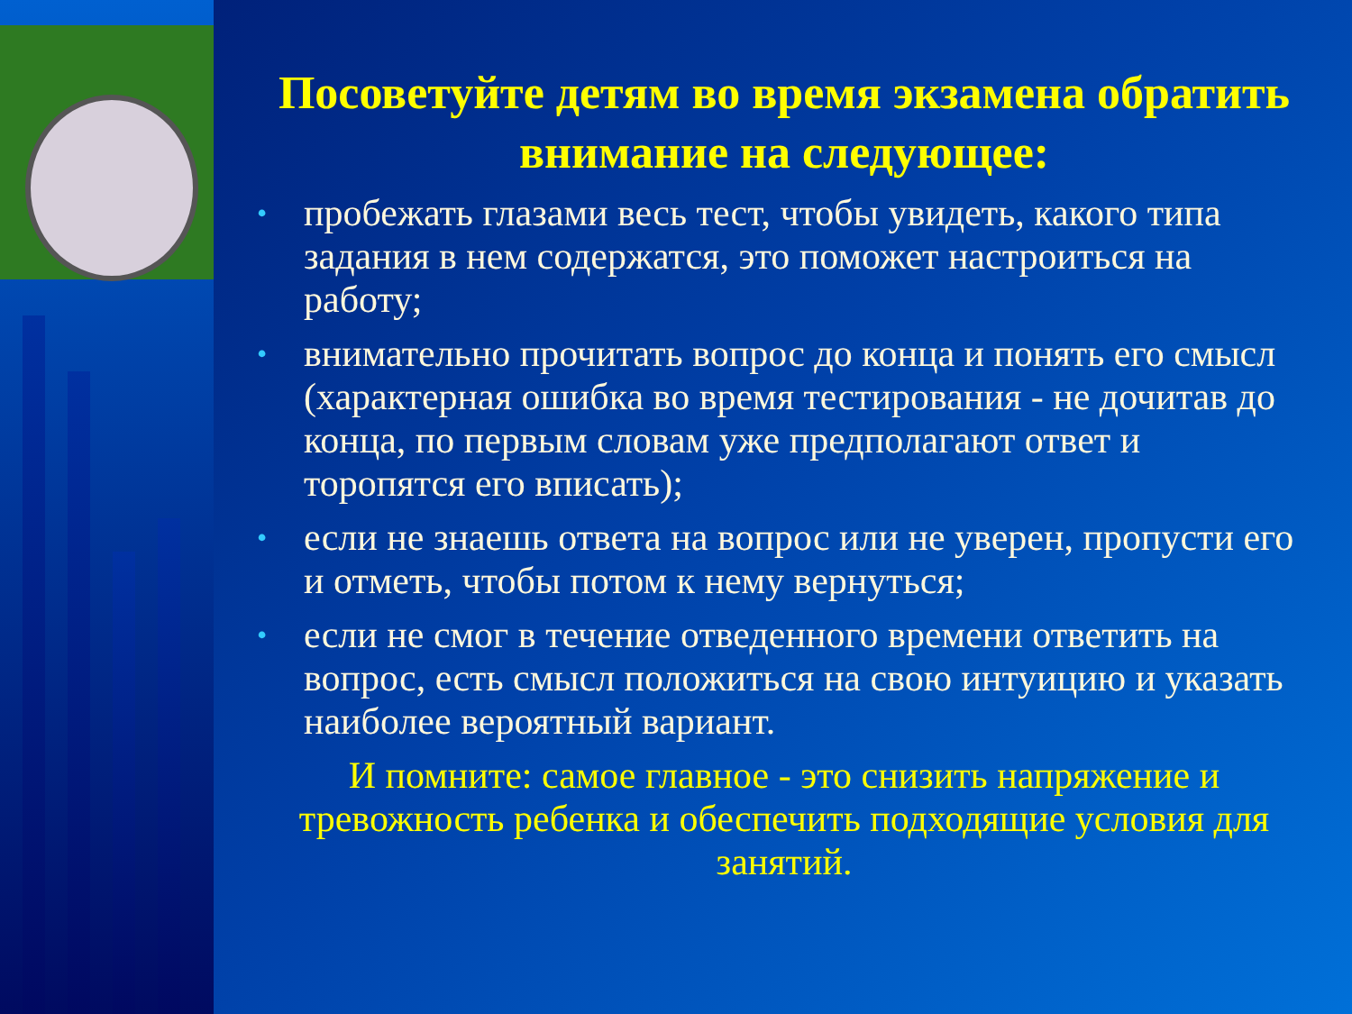Посоветуйте детям во время экзамена обратить внимание на следующее:
• пробежать глазами весь тест, чтобы увидеть, какого типа задания в нем содержатся, это поможет настроиться на работу;
• внимательно прочитать вопрос до конца и понять его смысл (характерная ошибка во время тестирования - не дочитав до конца, по первым словам уже предполагают ответ и торопятся его вписать);
• если не знаешь ответа на вопрос или не уверен, пропусти его и отметь, чтобы потом к нему вернуться;
• если не смог в течение отведенного времени ответить на вопрос, есть смысл положиться на свою интуицию и указать наиболее вероятный вариант.
И помните: самое главное - это снизить напряжение и тревожность ребенка и обеспечить подходящие условия для занятий.